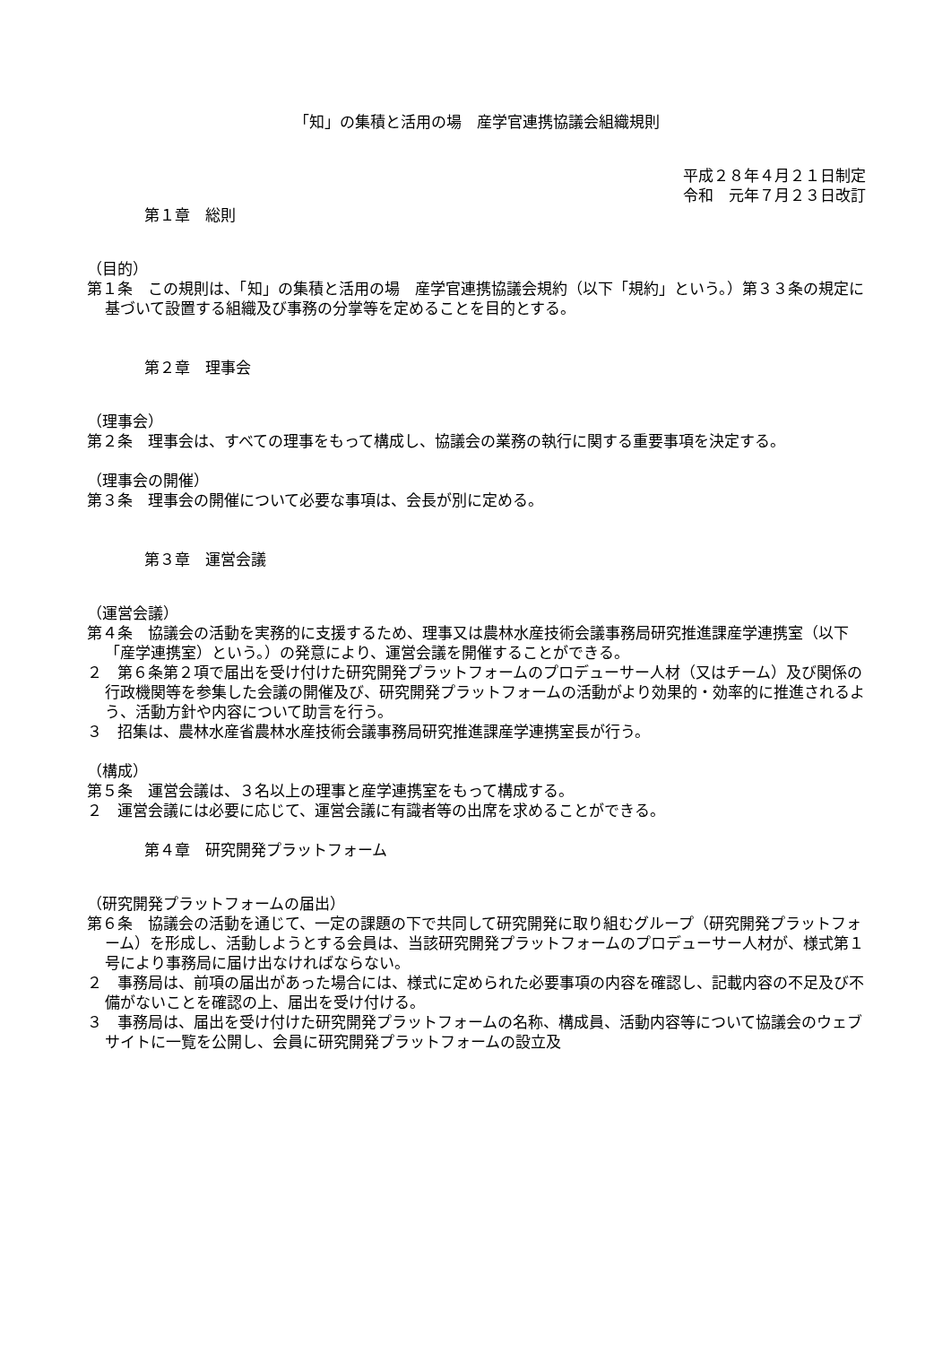「知」の集積と活用の場　産学官連携協議会組織規則
平成２８年４月２１日制定
令和　元年７月２３日改訂
第１章　総則
（目的）
第１条　この規則は、「知」の集積と活用の場　産学官連携協議会規約（以下「規約」という。）第３３条の規定に基づいて設置する組織及び事務の分掌等を定めることを目的とする。
第２章　理事会
（理事会）
第２条　理事会は、すべての理事をもって構成し、協議会の業務の執行に関する重要事項を決定する。
（理事会の開催）
第３条　理事会の開催について必要な事項は、会長が別に定める。
第３章　運営会議
（運営会議）
第４条　協議会の活動を実務的に支援するため、理事又は農林水産技術会議事務局研究推進課産学連携室（以下「産学連携室）という。）の発意により、運営会議を開催することができる。
２　第６条第２項で届出を受け付けた研究開発プラットフォームのプロデューサー人材（又はチーム）及び関係の行政機関等を参集した会議の開催及び、研究開発プラットフォームの活動がより効果的・効率的に推進されるよう、活動方針や内容について助言を行う。
３　招集は、農林水産省農林水産技術会議事務局研究推進課産学連携室長が行う。
（構成）
第５条　運営会議は、３名以上の理事と産学連携室をもって構成する。
２　運営会議には必要に応じて、運営会議に有識者等の出席を求めることができる。
第４章　研究開発プラットフォーム
（研究開発プラットフォームの届出）
第６条　協議会の活動を通じて、一定の課題の下で共同して研究開発に取り組むグループ（研究開発プラットフォーム）を形成し、活動しようとする会員は、当該研究開発プラットフォームのプロデューサー人材が、様式第１号により事務局に届け出なければならない。
２　事務局は、前項の届出があった場合には、様式に定められた必要事項の内容を確認し、記載内容の不足及び不備がないことを確認の上、届出を受け付ける。
３　事務局は、届出を受け付けた研究開発プラットフォームの名称、構成員、活動内容等について協議会のウェブサイトに一覧を公開し、会員に研究開発プラットフォームの設立及